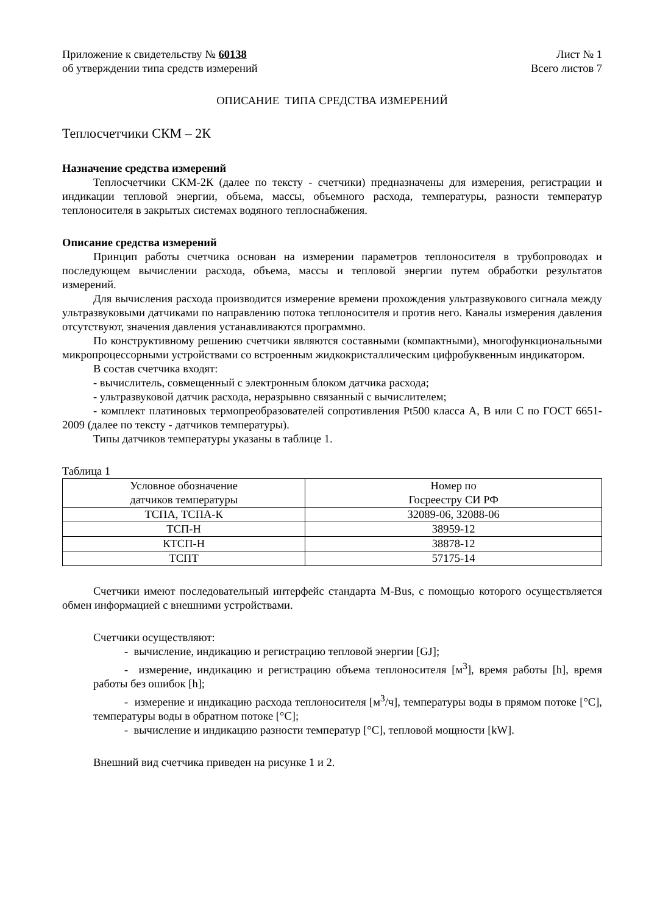Приложение к свидетельству № 60138
об утверждении типа средств измерений
Лист № 1
Всего листов 7
ОПИСАНИЕ ТИПА СРЕДСТВА ИЗМЕРЕНИЙ
Теплосчетчики СКМ – 2К
Назначение средства измерений
Теплосчетчики СКМ-2К (далее по тексту - счетчики) предназначены для измерения, регистрации и индикации тепловой энергии, объема, массы, объемного расхода, температуры, разности температур теплоносителя в закрытых системах водяного теплоснабжения.
Описание средства измерений
Принцип работы счетчика основан на измерении параметров теплоносителя в трубопроводах и последующем вычислении расхода, объема, массы и тепловой энергии путем обработки результатов измерений.
Для вычисления расхода производится измерение времени прохождения ультразвукового сигнала между ультразвуковыми датчиками по направлению потока теплоносителя и против него. Каналы измерения давления отсутствуют, значения давления устанавливаются программно.
По конструктивному решению счетчики являются составными (компактными), многофункциональными микропроцессорными устройствами со встроенным жидкокристаллическим цифробуквенным индикатором.
В состав счетчика входят:
- вычислитель, совмещенный с электронным блоком датчика расхода;
- ультразвуковой датчик расхода, неразрывно связанный с вычислителем;
- комплект платиновых термопреобразователей сопротивления Pt500 класса А, В или С по ГОСТ 6651- 2009 (далее по тексту - датчиков температуры).
Типы датчиков температуры указаны в таблице 1.
Таблица 1
| Условное обозначение датчиков температуры | Номер по Госреестру СИ РФ |
| --- | --- |
| ТСПА, ТСПА-К | 32089-06, 32088-06 |
| ТСП-Н | 38959-12 |
| КТСП-Н | 38878-12 |
| ТСПТ | 57175-14 |
Счетчики имеют последовательный интерфейс стандарта M-Bus, с помощью которого осуществляется обмен информацией с внешними устройствами.
Счетчики осуществляют:
- вычисление, индикацию и регистрацию тепловой энергии [GJ];
- измерение, индикацию и регистрацию объема теплоносителя [м<sup>3</sup>], время работы [h], время работы без ошибок [h];
- измерение и индикацию расхода теплоносителя [м<sup>3</sup>/ч], температуры воды в прямом потоке [°C], температуры воды в обратном потоке [°C];
- вычисление и индикацию разности температур [°C], тепловой мощности [kW].
Внешний вид счетчика приведен на рисунке 1 и 2.